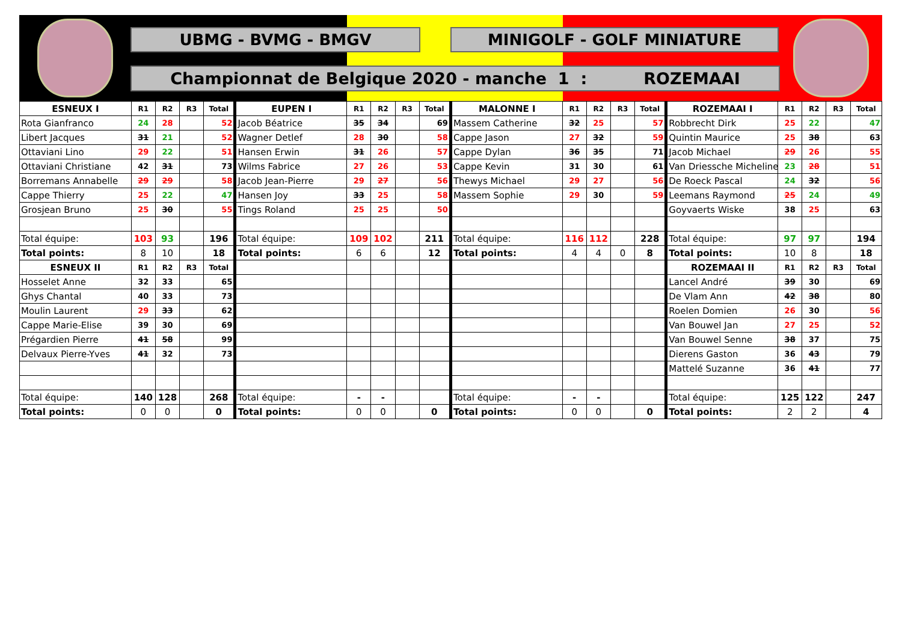UBMG - BVMG - BMGV MINIGOLF - GOLF MINIATURE
Championnat de Belgique 2020 - manche 1 : ROZEMAAI
| ESNEUX I | R1 | R2 | R3 | Total | EUPEN I | R1 | R2 | R3 | Total | MALONNE I | R1 | R2 | R3 | Total | ROZEMAAI I | R1 | R2 | R3 | Total |
| Rota Gianfranco | 24 | 28 | | 52 | Jacob Béatrice | 35 | 34 | | 69 | Massem Catherine | 32 | 25 | | 57 | Robbrecht Dirk | 25 | 22 | | 47 |
| Libert Jacques | 31 | 21 | | 52 | Wagner Detlef | 28 | 30 | | 58 | Cappe Jason | 27 | 32 | | 59 | Quintin Maurice | 25 | 38 | | 63 |
| Ottaviani Lino | 29 | 22 | | 51 | Hansen Erwin | 31 | 26 | | 57 | Cappe Dylan | 36 | 35 | | 71 | Jacob Michael | 29 | 26 | | 55 |
| Ottaviani Christiane | 42 | 31 | | 73 | Wilms Fabrice | 27 | 26 | | 53 | Cappe Kevin | 31 | 30 | | 61 | Van Driessche Micheline | 23 | 28 | | 51 |
| Borremans Annabelle | 29 | 29 | | 58 | Jacob Jean-Pierre | 29 | 27 | | 56 | Thewys Michael | 29 | 27 | | 56 | De Roeck Pascal | 24 | 32 | | 56 |
| Cappe Thierry | 25 | 22 | | 47 | Hansen Joy | 33 | 25 | | 58 | Massem Sophie | 29 | 30 | | 59 | Leemans Raymond | 25 | 24 | | 49 |
| Grosjean Bruno | 25 | 30 | | 55 | Tings Roland | 25 | 25 | | 50 | | | | | | Goyvaerts Wiske | 38 | 25 | | 63 |
| Total équipe: | 103 | 93 | | 196 | Total équipe: | 109 | 102 | | 211 | Total équipe: | 116 | 112 | | 228 | Total équipe: | 97 | 97 | | 194 |
| Total points: | 8 | 10 | | 18 | Total points: | 6 | 6 | | 12 | Total points: | 4 | 4 | 0 | 8 | Total points: | 10 | 8 | | 18 |
| ESNEUX II | R1 | R2 | R3 | Total | | | | | | | | | | | ROZEMAAI II | R1 | R2 | R3 | Total |
| Hosselet Anne | 32 | 33 | | 65 | | | | | | | | | | | Lancel André | 39 | 30 | | 69 |
| Ghys Chantal | 40 | 33 | | 73 | | | | | | | | | | | De Vlam Ann | 42 | 38 | | 80 |
| Moulin Laurent | 29 | 33 | | 62 | | | | | | | | | | | Roelen Domien | 26 | 30 | | 56 |
| Cappe Marie-Elise | 39 | 30 | | 69 | | | | | | | | | | | Van Bouwel Jan | 27 | 25 | | 52 |
| Prégardien Pierre | 41 | 58 | | 99 | | | | | | | | | | | Van Bouwel Senne | 38 | 37 | | 75 |
| Delvaux Pierre-Yves | 41 | 32 | | 73 | | | | | | | | | | | Dierens Gaston | 36 | 43 | | 79 |
| | | | | | | | | | | | | | | | Mattelé Suzanne | 36 | 41 | | 77 |
| Total équipe: | 140 | 128 | | 268 | Total équipe: | - | - | | | Total équipe: | - | - | | | Total équipe: | 125 | 122 | | 247 |
| Total points: | 0 | 0 | | 0 | Total points: | 0 | 0 | | 0 | Total points: | 0 | 0 | | 0 | Total points: | 2 | 2 | | 4 |